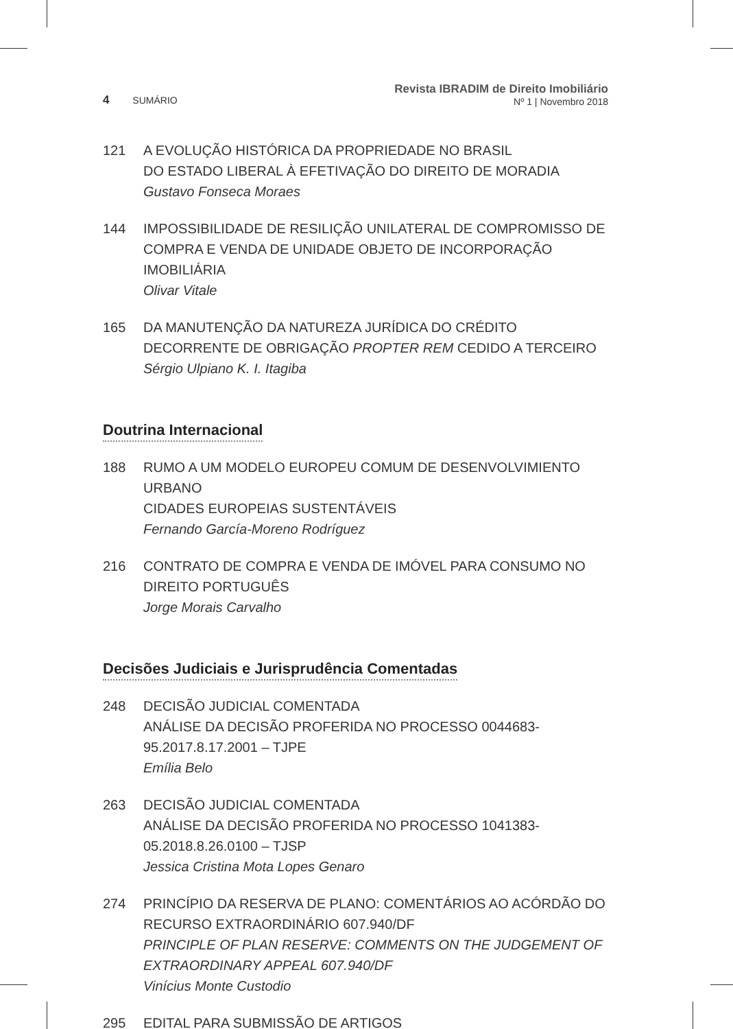4 SUMÁRIO
Revista IBRADIM de Direito Imobiliário
Nº 1 | Novembro 2018
121 A EVOLUÇÃO HISTÓRICA DA PROPRIEDADE NO BRASIL
DO ESTADO LIBERAL À EFETIVAÇÃO DO DIREITO DE MORADIA
Gustavo Fonseca Moraes
144 IMPOSSIBILIDADE DE RESILIÇÃO UNILATERAL DE COMPROMISSO DE COMPRA E VENDA DE UNIDADE OBJETO DE INCORPORAÇÃO IMOBILIÁRIA
Olivar Vitale
165 DA MANUTENÇÃO DA NATUREZA JURÍDICA DO CRÉDITO DECORRENTE DE OBRIGAÇÃO PROPTER REM CEDIDO A TERCEIRO
Sérgio Ulpiano K. I. Itagiba
Doutrina Internacional
188 RUMO A UM MODELO EUROPEU COMUM DE DESENVOLVIMIENTO URBANO
CIDADES EUROPEIAS SUSTENTÁVEIS
Fernando García-Moreno Rodríguez
216 CONTRATO DE COMPRA E VENDA DE IMÓVEL PARA CONSUMO NO DIREITO PORTUGUÊS
Jorge Morais Carvalho
Decisões Judiciais e Jurisprudência Comentadas
248 DECISÃO JUDICIAL COMENTADA
ANÁLISE DA DECISÃO PROFERIDA NO PROCESSO 0044683-95.2017.8.17.2001 – TJPE
Emília Belo
263 DECISÃO JUDICIAL COMENTADA
ANÁLISE DA DECISÃO PROFERIDA NO PROCESSO 1041383-05.2018.8.26.0100 – TJSP
Jessica Cristina Mota Lopes Genaro
274 PRINCÍPIO DA RESERVA DE PLANO: COMENTÁRIOS AO ACÓRDÃO DO RECURSO EXTRAORDINÁRIO 607.940/DF
PRINCIPLE OF PLAN RESERVE: COMMENTS ON THE JUDGEMENT OF EXTRAORDINARY APPEAL 607.940/DF
Vinícius Monte Custodio
295 EDITAL PARA SUBMISSÃO DE ARTIGOS